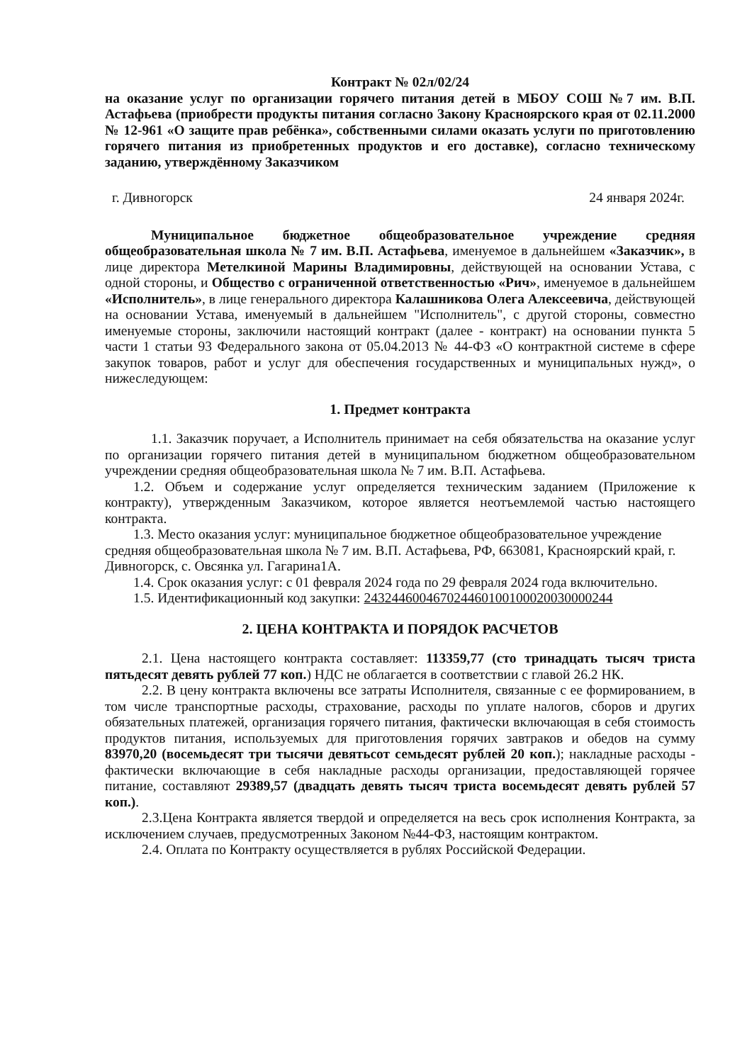Контракт № 02л/02/24
на оказание услуг по организации горячего питания детей в МБОУ СОШ №7 им. В.П. Астафьева (приобрести продукты питания согласно Закону Красноярского края от 02.11.2000 № 12-961 «О защите прав ребёнка», собственными силами оказать услуги по приготовлению горячего питания из приобретенных продуктов и его доставке), согласно техническому заданию, утверждённому Заказчиком
г. Дивногорск 24 января 2024г.
Муниципальное бюджетное общеобразовательное учреждение средняя общеобразовательная школа № 7 им. В.П. Астафьева, именуемое в дальнейшем «Заказчик», в лице директора Метелкиной Марины Владимировны, действующей на основании Устава, с одной стороны, и Общество с ограниченной ответственностью «Рич», именуемое в дальнейшем «Исполнитель», в лице генерального директора Калашникова Олега Алексеевича, действующей на основании Устава, именуемый в дальнейшем "Исполнитель", с другой стороны, совместно именуемые стороны, заключили настоящий контракт (далее - контракт) на основании пункта 5 части 1 статьи 93 Федерального закона от 05.04.2013 № 44-ФЗ «О контрактной системе в сфере закупок товаров, работ и услуг для обеспечения государственных и муниципальных нужд», о нижеследующем:
1. Предмет контракта
1.1. Заказчик поручает, а Исполнитель принимает на себя обязательства на оказание услуг по организации горячего питания детей в муниципальном бюджетном общеобразовательном учреждении средняя общеобразовательная школа № 7 им. В.П. Астафьева.
1.2. Объем и содержание услуг определяется техническим заданием (Приложение к контракту), утвержденным Заказчиком, которое является неотъемлемой частью настоящего контракта.
1.3. Место оказания услуг: муниципальное бюджетное общеобразовательное учреждение средняя общеобразовательная школа № 7 им. В.П. Астафьева, РФ, 663081, Красноярский край, г. Дивногорск, с. Овсянка ул. Гагарина1А.
1.4. Срок оказания услуг: с 01 февраля 2024 года по 29 февраля 2024 года включительно.
1.5. Идентификационный код закупки: 243244600467024460100100020030000244
2. ЦЕНА КОНТРАКТА И ПОРЯДОК РАСЧЕТОВ
2.1. Цена настоящего контракта составляет: 113359,77 (сто тринадцать тысяч триста пятьдесят девять рублей 77 коп.) НДС не облагается в соответствии с главой 26.2 НК.
2.2. В цену контракта включены все затраты Исполнителя, связанные с ее формированием, в том числе транспортные расходы, страхование, расходы по уплате налогов, сборов и других обязательных платежей, организация горячего питания, фактически включающая в себя стоимость продуктов питания, используемых для приготовления горячих завтраков и обедов на сумму 83970,20 (восемьдесят три тысячи девятьсот семьдесят рублей 20 коп.); накладные расходы - фактически включающие в себя накладные расходы организации, предоставляющей горячее питание, составляют 29389,57 (двадцать девять тысяч триста восемьдесят девять рублей 57 коп.).
2.3.Цена Контракта является твердой и определяется на весь срок исполнения Контракта, за исключением случаев, предусмотренных Законом №44-ФЗ, настоящим контрактом.
2.4. Оплата по Контракту осуществляется в рублях Российской Федерации.